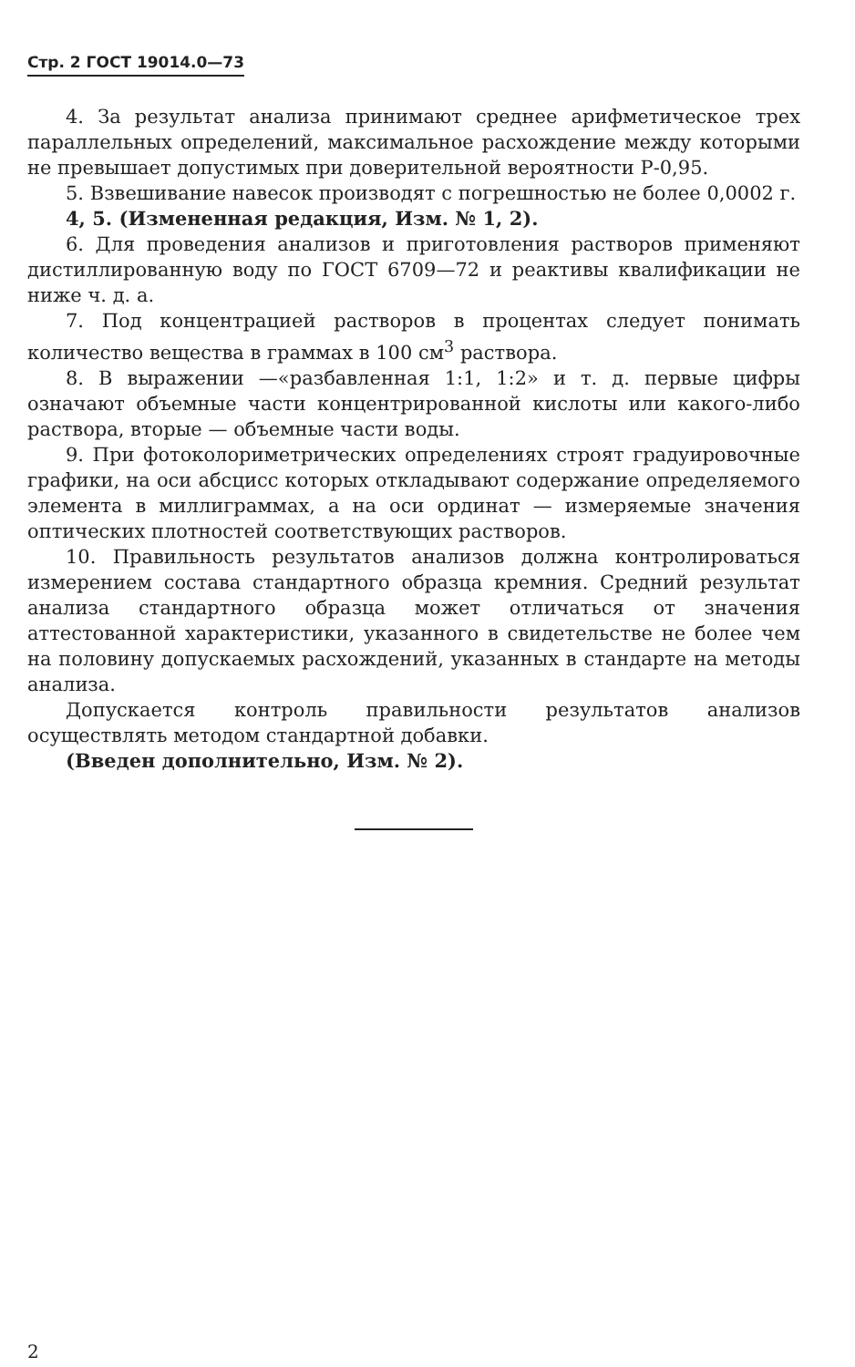Стр. 2 ГОСТ 19014.0—73
4. За результат анализа принимают среднее арифметическое трех параллельных определений, максимальное расхождение между которыми не превышает допустимых при доверительной вероятности Р-0,95.
5. Взвешивание навесок производят с погрешностью не более 0,0002 г.
4, 5. (Измененная редакция, Изм. № 1, 2).
6. Для проведения анализов и приготовления растворов применяют дистиллированную воду по ГОСТ 6709—72 и реактивы квалификации не ниже ч. д. а.
7. Под концентрацией растворов в процентах следует понимать количество вещества в граммах в 100 см<sup>3</sup> раствора.
8. В выражении —«разбавленная 1:1, 1:2» и т. д. первые цифры означают объемные части концентрированной кислоты или какого-либо раствора, вторые — объемные части воды.
9. При фотоколориметрических определениях строят градуировочные графики, на оси абсцисс которых откладывают содержание определяемого элемента в миллиграммах, а на оси ординат — измеряемые значения оптических плотностей соответствующих растворов.
10. Правильность результатов анализов должна контролироваться измерением состава стандартного образца кремния. Средний результат анализа стандартного образца может отличаться от значения аттестованной характеристики, указанного в свидетельстве не более чем на половину допускаемых расхождений, указанных в стандарте на методы анализа.
Допускается контроль правильности результатов анализов осуществлять методом стандартной добавки.
(Введен дополнительно, Изм. № 2).
2